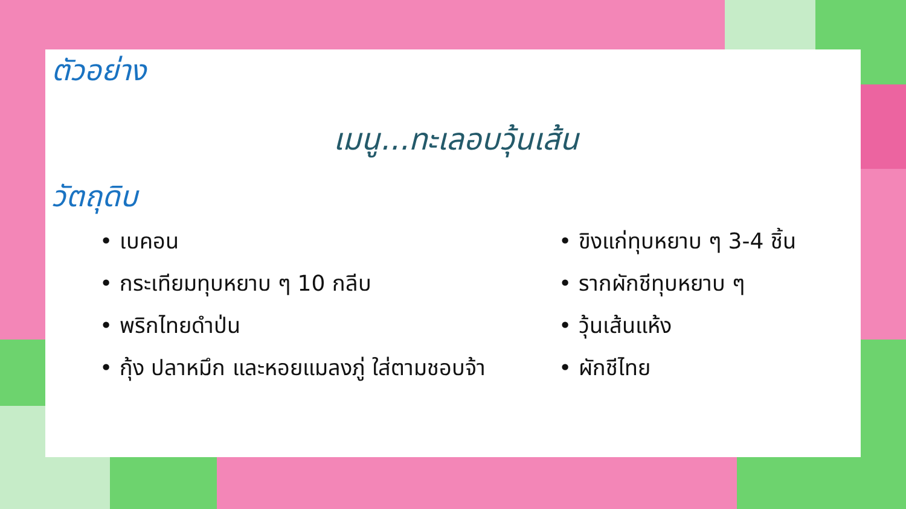ตัวอย่าง
เมนู...ทะเลอบวุ้นเส้น
วัตถุดิบ
• เบคอน
• กระเทียมทุบหยาบ ๆ 10 กลีบ
• พริกไทยดำป่น
• กุ้ง ปลาหมึก และหอยแมลงภู่ ใส่ตามชอบจ้า
• ขิงแก่ทุบหยาบ ๆ 3-4 ชิ้น
• รากผักชีทุบหยาบ ๆ
• วุ้นเส้นแห้ง
• ผักชีไทย